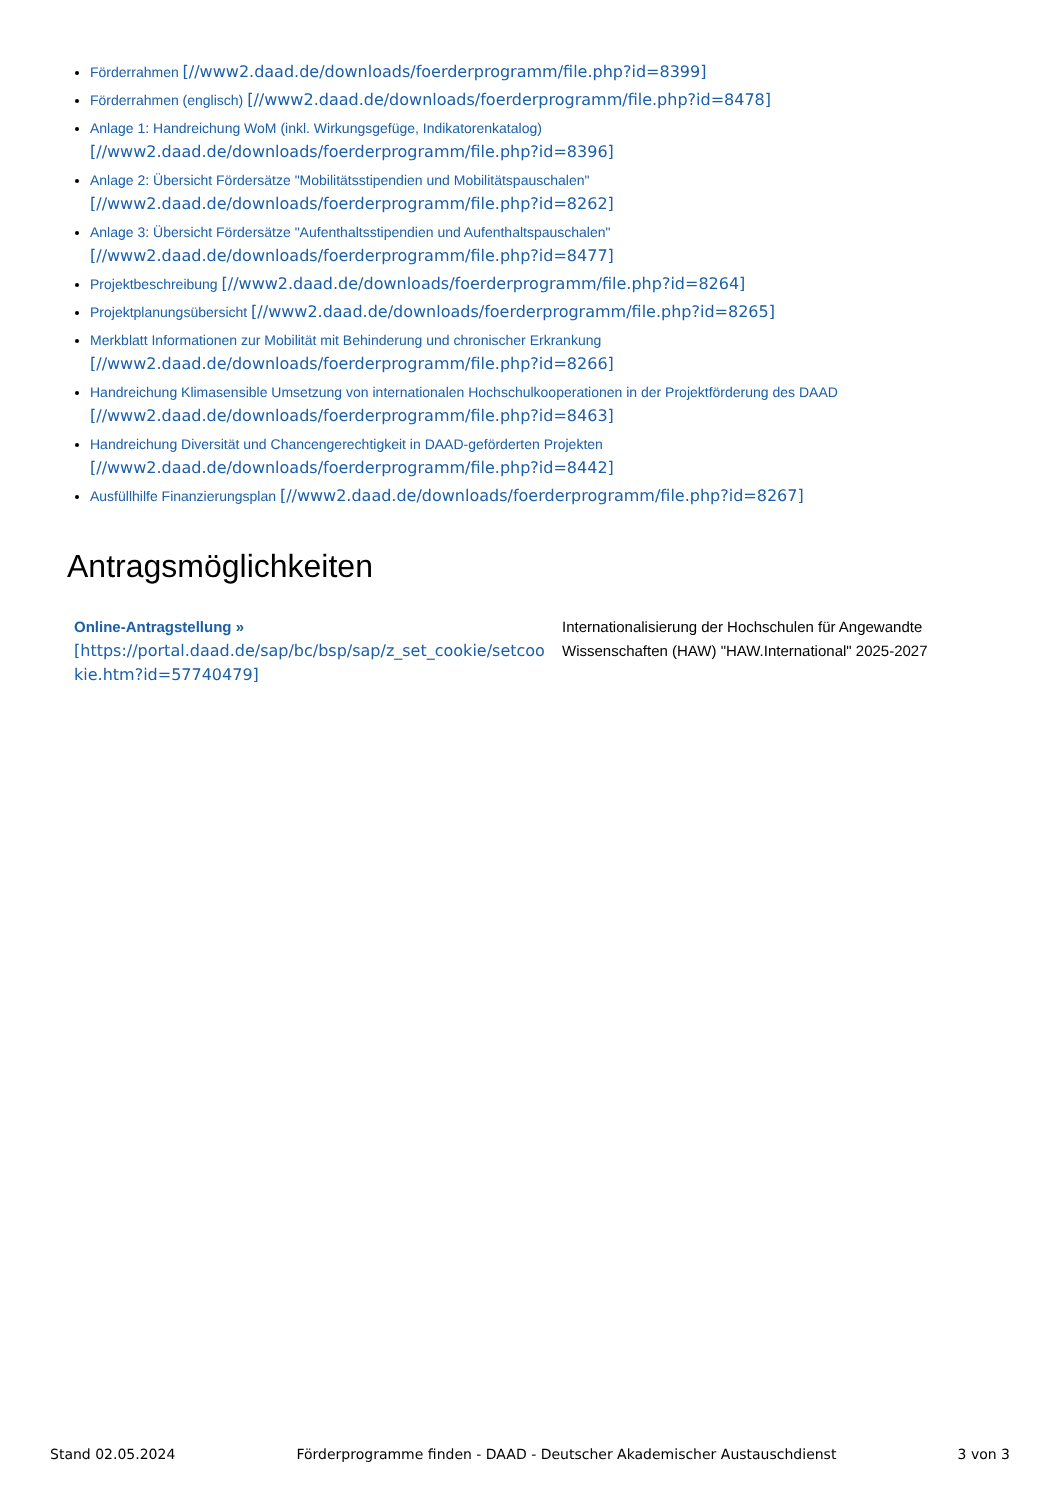Förderrahmen [//www2.daad.de/downloads/foerderprogramm/file.php?id=8399]
Förderrahmen (englisch) [//www2.daad.de/downloads/foerderprogramm/file.php?id=8478]
Anlage 1: Handreichung WoM (inkl. Wirkungsgefüge, Indikatorenkatalog)
[//www2.daad.de/downloads/foerderprogramm/file.php?id=8396]
Anlage 2: Übersicht Fördersätze "Mobilitätsstipendien und Mobilitätspauschalen"
[//www2.daad.de/downloads/foerderprogramm/file.php?id=8262]
Anlage 3: Übersicht Fördersätze "Aufenthaltsstipendien und Aufenthaltspauschalen"
[//www2.daad.de/downloads/foerderprogramm/file.php?id=8477]
Projektbeschreibung [//www2.daad.de/downloads/foerderprogramm/file.php?id=8264]
Projektplanungsübersicht [//www2.daad.de/downloads/foerderprogramm/file.php?id=8265]
Merkblatt Informationen zur Mobilität mit Behinderung und chronischer Erkrankung
[//www2.daad.de/downloads/foerderprogramm/file.php?id=8266]
Handreichung Klimasensible Umsetzung von internationalen Hochschulkooperationen in der Projektförderung des DAAD
[//www2.daad.de/downloads/foerderprogramm/file.php?id=8463]
Handreichung Diversität und Chancengerechtigkeit in DAAD-geförderten Projekten
[//www2.daad.de/downloads/foerderprogramm/file.php?id=8442]
Ausfüllhilfe Finanzierungsplan [//www2.daad.de/downloads/foerderprogramm/file.php?id=8267]
Antragsmöglichkeiten
| Online-Antragstellung » [https://portal.daad.de/sap/bc/bsp/sap/z_set_cookie/setcoo kie.htm?id=57740479] | Internationalisierung der Hochschulen für Angewandte Wissenschaften (HAW) "HAW.International" 2025-2027 |
Stand 02.05.2024 Förderprogramme finden - DAAD - Deutscher Akademischer Austauschdienst 3 von 3